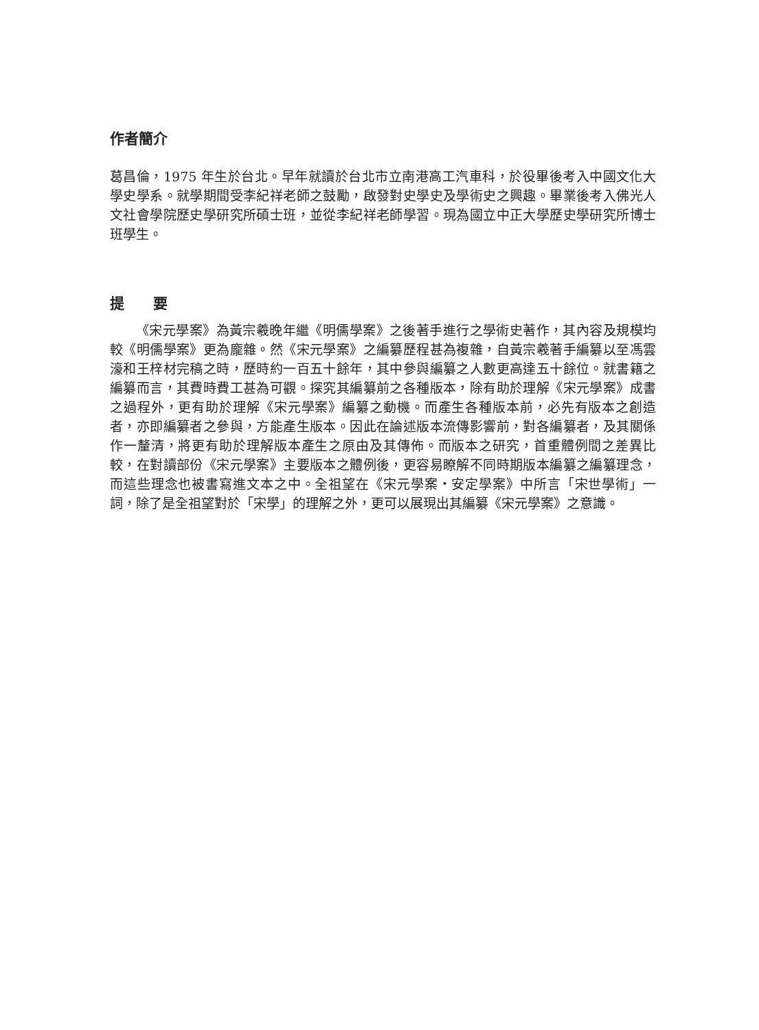作者簡介
葛昌倫，1975 年生於台北。早年就讀於台北市立南港高工汽車科，於役畢後考入中國文化大學史學系。就學期間受李紀祥老師之鼓勵，啟發對史學史及學術史之興趣。畢業後考入佛光人文社會學院歷史學研究所碩士班，並從李紀祥老師學習。現為國立中正大學歷史學研究所博士班學生。
提　　要
《宋元學案》為黃宗羲晚年繼《明儒學案》之後著手進行之學術史著作，其內容及規模均較《明儒學案》更為龐雜。然《宋元學案》之編纂歷程甚為複雜，自黃宗羲著手編纂以至馮雲濠和王梓材完稿之時，歷時約一百五十餘年，其中參與編纂之人數更高達五十餘位。就書籍之編纂而言，其費時費工甚為可觀。探究其編纂前之各種版本，除有助於理解《宋元學案》成書之過程外，更有助於理解《宋元學案》編纂之動機。而產生各種版本前，必先有版本之創造者，亦即編纂者之參與，方能產生版本。因此在論述版本流傳影響前，對各編纂者，及其關係作一釐清，將更有助於理解版本產生之原由及其傳佈。而版本之研究，首重體例間之差異比較，在對讀部份《宋元學案》主要版本之體例後，更容易瞭解不同時期版本編纂之編纂理念，而這些理念也被書寫進文本之中。全祖望在《宋元學案・安定學案》中所言「宋世學術」一詞，除了是全祖望對於「宋學」的理解之外，更可以展現出其編纂《宋元學案》之意識。